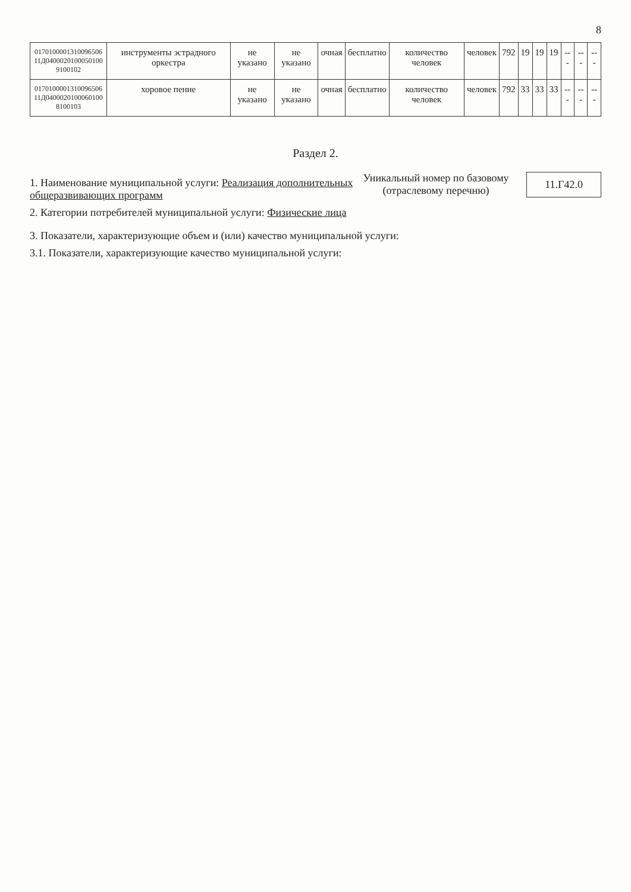8
| 0170100001310096506 11Д04000201000501009100102 | инструменты эстрадного оркестра | не указано | не указано | очная | бесплатно | количество человек | человек | 792 | 19 | 19 | 19 | --- | --- | --- |
| 0170100001310096506 11Д04000201000601008100103 | хоровое пение | не указано | не указано | очная | бесплатно | количество человек | человек | 792 | 33 | 33 | 33 | --- | --- | --- |
Раздел 2.
1. Наименование муниципальной услуги: Реализация дополнительных общеразвивающих программ
2. Категории потребителей муниципальной услуги: Физические лица
Уникальный номер по базовому (отраслевому перечню)
11.Г42.0
3. Показатели, характеризующие объем и (или) качество муниципальной услуги:
3.1. Показатели, характеризующие качество муниципальной услуги: